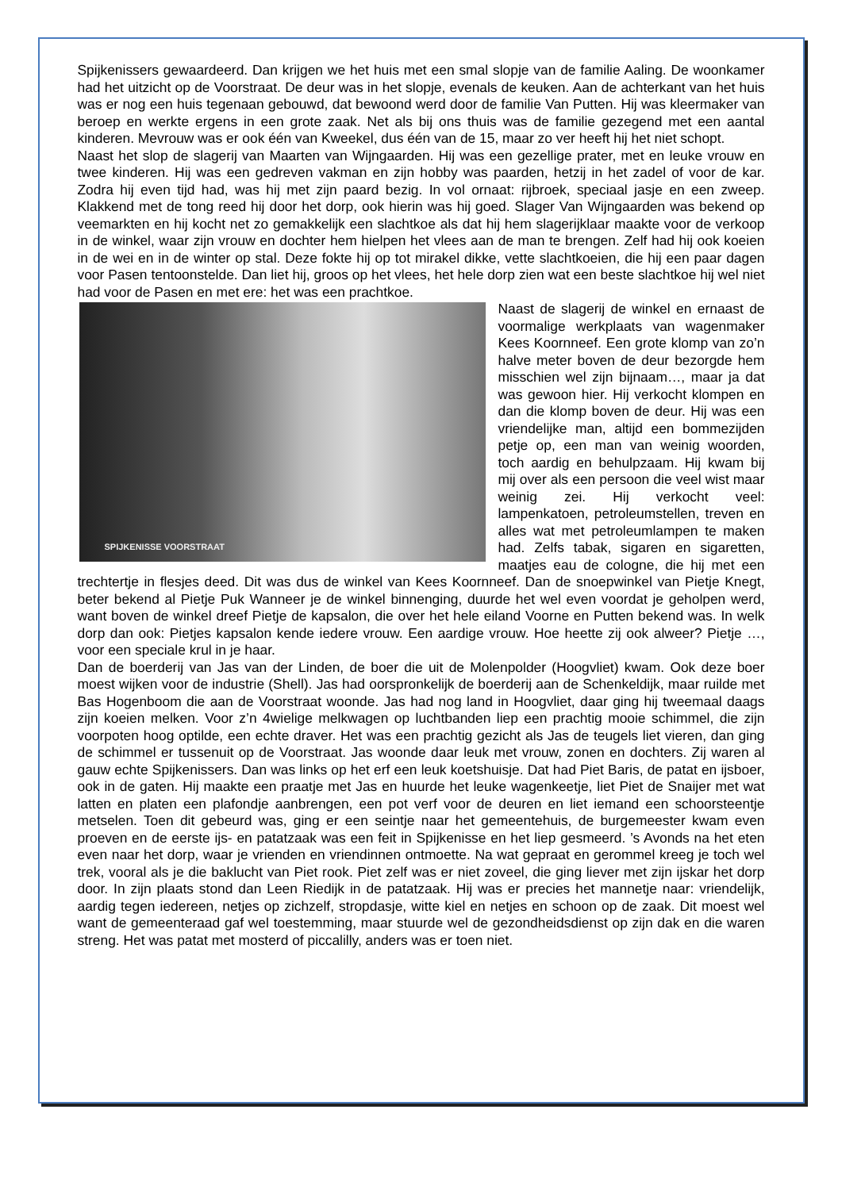Spijkenissers gewaardeerd. Dan krijgen we het huis met een smal slopje van de familie Aaling. De woonkamer had het uitzicht op de Voorstraat. De deur was in het slopje, evenals de keuken. Aan de achterkant van het huis was er nog een huis tegenaan gebouwd, dat bewoond werd door de familie Van Putten. Hij was kleermaker van beroep en werkte ergens in een grote zaak. Net als bij ons thuis was de familie gezegend met een aantal kinderen. Mevrouw was er ook één van Kweekel, dus één van de 15, maar zo ver heeft hij het niet schopt.
Naast het slop de slagerij van Maarten van Wijngaarden. Hij was een gezellige prater, met en leuke vrouw en twee kinderen. Hij was een gedreven vakman en zijn hobby was paarden, hetzij in het zadel of voor de kar. Zodra hij even tijd had, was hij met zijn paard bezig. In vol ornaat: rijbroek, speciaal jasje en een zweep. Klakkend met de tong reed hij door het dorp, ook hierin was hij goed. Slager Van Wijngaarden was bekend op veemarkten en hij kocht net zo gemakkelijk een slachtkoe als dat hij hem slagerijklaar maakte voor de verkoop in de winkel, waar zijn vrouw en dochter hem hielpen het vlees aan de man te brengen. Zelf had hij ook koeien in de wei en in de winter op stal. Deze fokte hij op tot mirakel dikke, vette slachtkoeien, die hij een paar dagen voor Pasen tentoonstelde. Dan liet hij, groos op het vlees, het hele dorp zien wat een beste slachtkoe hij wel niet had voor de Pasen en met ere: het was een prachtkoe.
SPIJKENISSE VOORSTRAAT
Naast de slagerij de winkel en ernaast de voormalige werkplaats van wagenmaker Kees Koornneef. Een grote klomp van zo’n halve meter boven de deur bezorgde hem misschien wel zijn bijnaam…, maar ja dat was gewoon hier. Hij verkocht klompen en dan die klomp boven de deur. Hij was een vriendelijke man, altijd een bommezijden petje op, een man van weinig woorden, toch aardig en behulpzaam. Hij kwam bij mij over als een persoon die veel wist maar weinig zei. Hij verkocht veel: lampenkatoen, petroleumstellen, treven en alles wat met petroleumlampen te maken had. Zelfs tabak, sigaren en sigaretten, maatjes eau de cologne, die hij met een trechtertje in flesjes deed. Dit was dus de winkel van Kees Koornneef. Dan de snoepwinkel van Pietje Knegt, beter bekend al Pietje Puk Wanneer je de winkel binnenging, duurde het wel even voordat je geholpen werd, want boven de winkel dreef Pietje de kapsalon, die over het hele eiland Voorne en Putten bekend was. In welk dorp dan ook: Pietjes kapsalon kende iedere vrouw. Een aardige vrouw. Hoe heette zij ook alweer? Pietje …, voor een speciale krul in je haar.
Dan de boerderij van Jas van der Linden, de boer die uit de Molenpolder (Hoogvliet) kwam. Ook deze boer moest wijken voor de industrie (Shell). Jas had oorspronkelijk de boerderij aan de Schenkeldijk, maar ruilde met Bas Hogenboom die aan de Voorstraat woonde. Jas had nog land in Hoogvliet, daar ging hij tweemaal daags zijn koeien melken. Voor z’n 4wielige melkwagen op luchtbanden liep een prachtig mooie schimmel, die zijn voorpoten hoog optilde, een echte draver. Het was een prachtig gezicht als Jas de teugels liet vieren, dan ging de schimmel er tussenuit op de Voorstraat. Jas woonde daar leuk met vrouw, zonen en dochters. Zij waren al gauw echte Spijkenissers. Dan was links op het erf een leuk koetshuisje. Dat had Piet Baris, de patat en ijsboer, ook in de gaten. Hij maakte een praatje met Jas en huurde het leuke wagenkeetje, liet Piet de Snaijer met wat latten en platen een plafondje aanbrengen, een pot verf voor de deuren en liet iemand een schoorsteentje metselen. Toen dit gebeurd was, ging er een seintje naar het gemeentehuis, de burgemeester kwam even proeven en de eerste ijs- en patatzaak was een feit in Spijkenisse en het liep gesmeerd. ’s Avonds na het eten even naar het dorp, waar je vrienden en vriendinnen ontmoette. Na wat gepraat en gerommel kreeg je toch wel trek, vooral als je die baklucht van Piet rook. Piet zelf was er niet zoveel, die ging liever met zijn ijskar het dorp door. In zijn plaats stond dan Leen Riedijk in de patatzaak. Hij was er precies het mannetje naar: vriendelijk, aardig tegen iedereen, netjes op zichzelf, stropdasje, witte kiel en netjes en schoon op de zaak. Dit moest wel want de gemeenteraad gaf wel toestemming, maar stuurde wel de gezondheidsdienst op zijn dak en die waren streng. Het was patat met mosterd of piccalilly, anders was er toen niet.